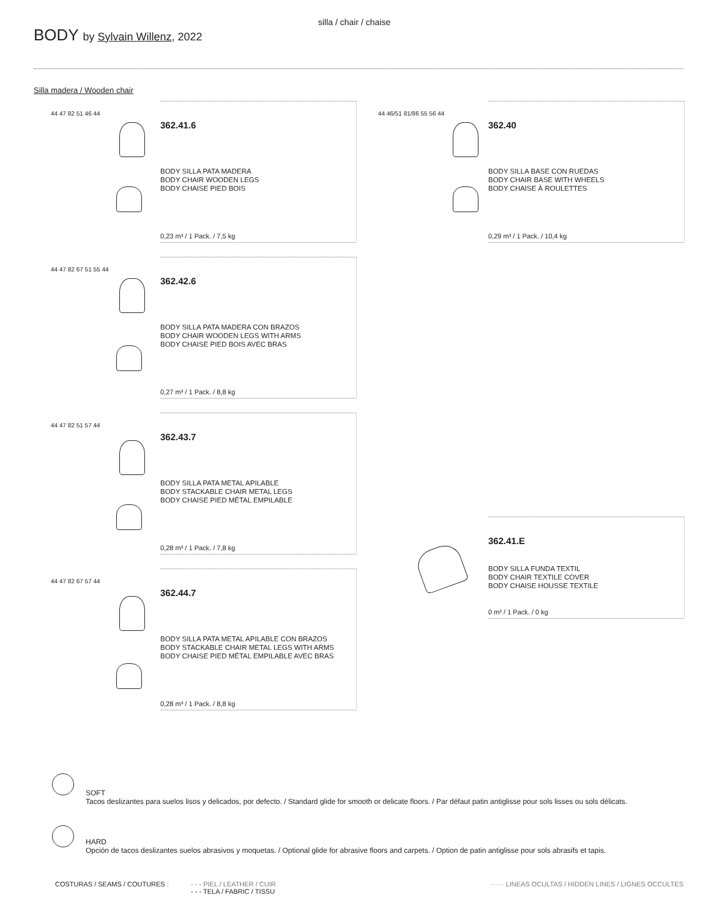silla / chair / chaise
BODY by Sylvain Willenz, 2022
Silla madera / Wooden chair
44 47 82 51 46 44
362.41.6
BODY SILLA PATA MADERA
BODY CHAIR WOODEN LEGS
BODY CHAISE PIED BOIS
0,23 m³ / 1 Pack. / 7,5 kg
44 46/51 81/86 55 56 44
362.40
BODY SILLA BASE CON RUEDAS
BODY CHAIR BASE WITH WHEELS
BODY CHAISE À ROULETTES
0,29 m³ / 1 Pack. / 10,4 kg
44 47 82 67 51 55 44
362.42.6
BODY SILLA PATA MADERA CON BRAZOS
BODY CHAIR WOODEN LEGS WITH ARMS
BODY CHAISE PIED BOIS AVEC BRAS
0,27 m³ / 1 Pack. / 8,8 kg
44 47 82 51 57 44
362.43.7
BODY SILLA PATA METAL APILABLE
BODY STACKABLE CHAIR METAL LEGS
BODY CHAISE PIED MÉTAL EMPILABLE
0,28 m³ / 1 Pack. / 7,8 kg
44 47 82 67 57 44
362.44.7
BODY SILLA PATA METAL APILABLE CON BRAZOS
BODY STACKABLE CHAIR METAL LEGS WITH ARMS
BODY CHAISE PIED MÉTAL EMPILABLE AVEC BRAS
0,28 m³ / 1 Pack. / 8,8 kg
362.41.E
BODY SILLA FUNDA TEXTIL
BODY CHAIR TEXTILE COVER
BODY CHAISE HOUSSE TEXTILE
0 m³ / 1 Pack. / 0 kg
SOFT
Tacos deslizantes para suelos lisos y delicados, por defecto. / Standard glide for smooth or delicate floors. / Par défaut patin antiglisse pour sols lisses ou sols délicats.
HARD
Opción de tacos deslizantes suelos abrasivos y moquetas. / Optional glide for abrasive floors and carpets. / Option de patin antiglisse pour sols abrasifs et tapis.
COSTURAS / SEAMS / COUTURES :
- - - PIEL / LEATHER / CUIR
- - - TELA / FABRIC / TISSU
······ LINEAS OCULTAS / HIDDEN LINES / LIGNES OCCULTES